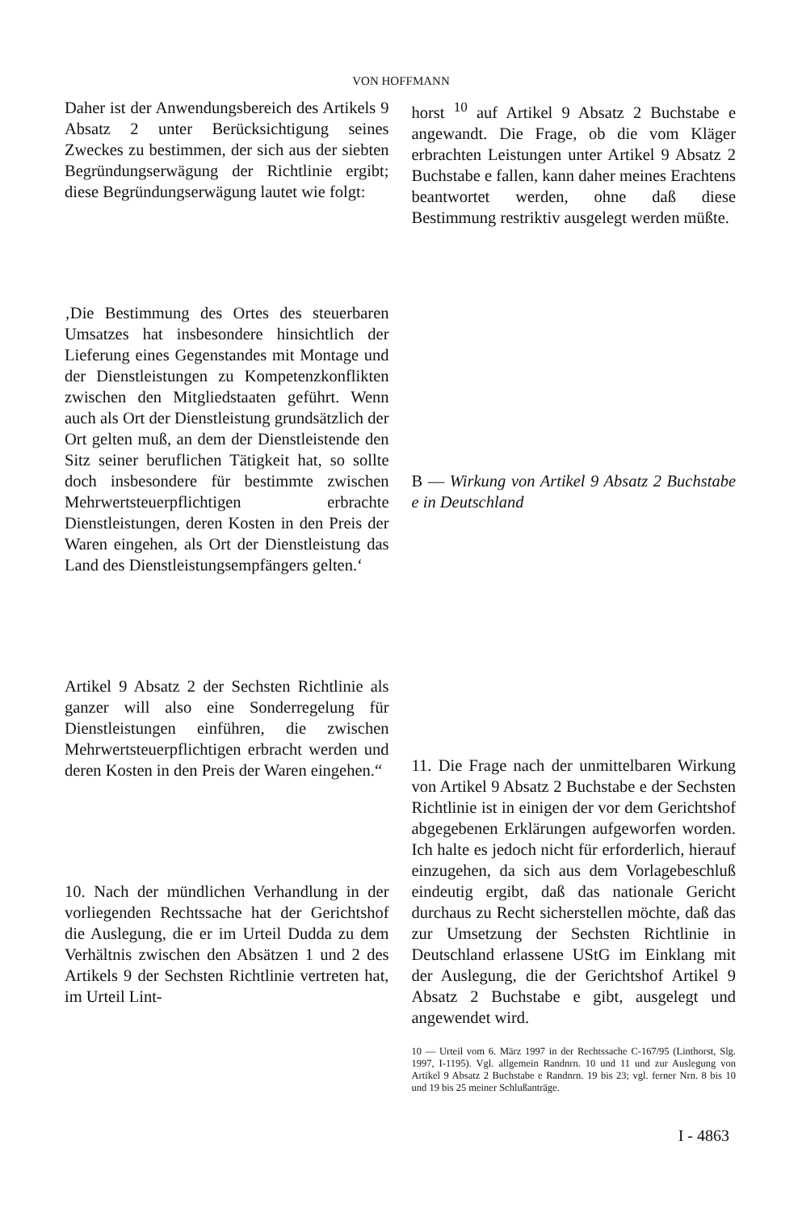VON HOFFMANN
Daher ist der Anwendungsbereich des Artikels 9 Absatz 2 unter Berücksichtigung seines Zweckes zu bestimmen, der sich aus der siebten Begründungserwägung der Richtlinie ergibt; diese Begründungserwägung lautet wie folgt:
‚Die Bestimmung des Ortes des steuerbaren Umsatzes hat insbesondere hinsichtlich der Lieferung eines Gegenstandes mit Montage und der Dienstleistungen zu Kompetenzkonflikten zwischen den Mitgliedstaaten geführt. Wenn auch als Ort der Dienstleistung grundsätzlich der Ort gelten muß, an dem der Dienstleistende den Sitz seiner beruflichen Tätigkeit hat, so sollte doch insbesondere für bestimmte zwischen Mehrwertsteuerpflichtigen erbrachte Dienstleistungen, deren Kosten in den Preis der Waren eingehen, als Ort der Dienstleistung das Land des Dienstleistungsempfängers gelten.‘
Artikel 9 Absatz 2 der Sechsten Richtlinie als ganzer will also eine Sonderregelung für Dienstleistungen einführen, die zwischen Mehrwertsteuerpflichtigen erbracht werden und deren Kosten in den Preis der Waren eingehen.“
10. Nach der mündlichen Verhandlung in der vorliegenden Rechtssache hat der Gerichtshof die Auslegung, die er im Urteil Dudda zu dem Verhältnis zwischen den Absätzen 1 und 2 des Artikels 9 der Sechsten Richtlinie vertreten hat, im Urteil Lint-
horst <sup>10</sup> auf Artikel 9 Absatz 2 Buchstabe e angewandt. Die Frage, ob die vom Kläger erbrachten Leistungen unter Artikel 9 Absatz 2 Buchstabe e fallen, kann daher meines Erachtens beantwortet werden, ohne daß diese Bestimmung restriktiv ausgelegt werden müßte.
B — Wirkung von Artikel 9 Absatz 2 Buchstabe e in Deutschland
11. Die Frage nach der unmittelbaren Wirkung von Artikel 9 Absatz 2 Buchstabe e der Sechsten Richtlinie ist in einigen der vor dem Gerichtshof abgegebenen Erklärungen aufgeworfen worden. Ich halte es jedoch nicht für erforderlich, hierauf einzugehen, da sich aus dem Vorlagebeschluß eindeutig ergibt, daß das nationale Gericht durchaus zu Recht sicherstellen möchte, daß das zur Umsetzung der Sechsten Richtlinie in Deutschland erlassene UStG im Einklang mit der Auslegung, die der Gerichtshof Artikel 9 Absatz 2 Buchstabe e gibt, ausgelegt und angewendet wird.
10 — Urteil vom 6. März 1997 in der Rechtssache C-167/95 (Linthorst, Slg. 1997, I-1195). Vgl. allgemein Randnrn. 10 und 11 und zur Auslegung von Artikel 9 Absatz 2 Buchstabe e Randnrn. 19 bis 23; vgl. ferner Nrn. 8 bis 10 und 19 bis 25 meiner Schlußanträge.
I - 4863